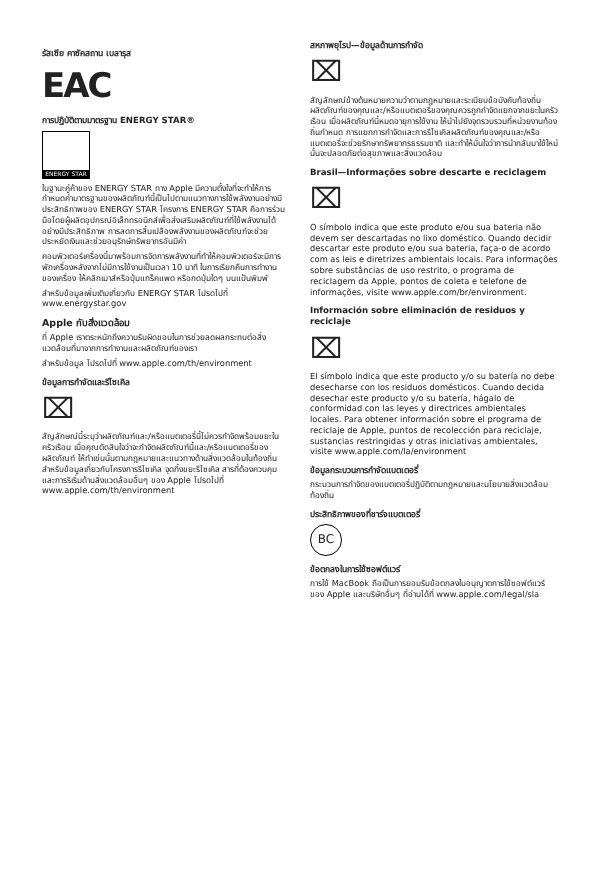รัสเซีย คาซัคสถาน เบลารุส
EAC
การปฏิบัติตามมาตรฐาน ENERGY STAR®
ENERGY STAR
ในฐานะคู่ค้าของ ENERGY STAR ทาง Apple มีความตั้งใจที่จะทำให้การกำหนดค่ามาตรฐานของผลิตภัณฑ์นี้เป็นไปตามแนวทางการใช้พลังงานอย่างมีประสิทธิภาพของ ENERGY STAR โครงการ ENERGY STAR คือการร่วมมือโดยผู้ผลิตอุปกรณ์อิเล็กทรอนิกส์เพื่อส่งเสริมผลิตภัณฑ์ที่ใช้พลังงานได้อย่างมีประสิทธิภาพ การลดการสิ้นเปลืองพลังงานของผลิตภัณฑ์จะช่วยประหยัดเงินและช่วยอนุรักษ์ทรัพยากรอันมีค่า
คอมพิวเตอร์เครื่องนี้มาพร้อมการจัดการพลังงานที่ทำให้คอมพิวเตอร์จะมีการพักเครื่องหลังจากไม่มีการใช้งานเป็นเวลา 10 นาที ในการเรียกคืนการทำงานของเครื่อง ให้คลิกเมาส์หรือปุ่มแทร็คแพด หรือกดปุ่มใดๆ บนแป้นพิมพ์
สำหรับข้อมูลเพิ่มเติมเกี่ยวกับ ENERGY STAR โปรดไปที่ www.energystar.gov
Apple กับสิ่งแวดล้อม
ที่ Apple เราตระหนักถึงความรับผิดชอบในการช่วยลดผลกระทบต่อสิ่งแวดล้อมที่มาจากการทำงานและผลิตภัณฑ์ของเรา
สำหรับข้อมูล โปรดไปที่ www.apple.com/th/environment
ข้อมูลการกำจัดและรีไซเคิล
⌧
สัญลักษณ์นี้ระบุว่าผลิตภัณฑ์และ/หรือแบตเตอรี่นี้ไม่ควรกำจัดพร้อมขยะในครัวเรือน เมื่อคุณตัดสินใจว่าจะกำจัดผลิตภัณฑ์นี้และ/หรือแบตเตอรี่ของผลิตภัณฑ์ ให้ทำเช่นนั้นตามกฎหมายและแนวทางด้านสิ่งแวดล้อมในท้องถิ่น สำหรับข้อมูลเกี่ยวกับโครงการรีไซเคิล จุดทิ้งขยะรีไซเคิล สารที่ต้องควบคุม และการริเริ่มด้านสิ่งแวดล้อมอื่นๆ ของ Apple โปรดไปที่ www.apple.com/th/environment
สหภาพยุโรป—ข้อมูลด้านการกำจัด
⌧
สัญลักษณ์ข้างต้นหมายความว่าตามกฎหมายและระเบียบข้อบังคับท้องถิ่น ผลิตภัณฑ์ของคุณและ/หรือแบตเตอรี่ของคุณควรถูกกำจัดแยกจากขยะในครัวเรือน เมื่อผลิตภัณฑ์นี้หมดอายุการใช้งาน ให้นำไปยังจุดรวบรวมที่หน่วยงานท้องถิ่นกำหนด การแยกการกำจัดและการรีไซเคิลผลิตภัณฑ์ของคุณและ/หรือแบตเตอรี่จะช่วยรักษาทรัพยากรธรรมชาติ และทำให้มั่นใจว่าการนำกลับมาใช้ใหม่นั้นจะปลอดภัยต่อสุขภาพและสิ่งแวดล้อม
Brasil—Informações sobre descarte e reciclagem
⌧
O símbolo indica que este produto e/ou sua bateria não devem ser descartadas no lixo doméstico. Quando decidir descartar este produto e/ou sua bateria, faça-o de acordo com as leis e diretrizes ambientais locais. Para informações sobre substâncias de uso restrito, o programa de reciclagem da Apple, pontos de coleta e telefone de informações, visite www.apple.com/br/environment.
Información sobre eliminación de residuos y reciclaje
⌧
El símbolo indica que este producto y/o su batería no debe desecharse con los residuos domésticos. Cuando decida desechar este producto y/o su batería, hágalo de conformidad con las leyes y directrices ambientales locales. Para obtener información sobre el programa de reciclaje de Apple, puntos de recolección para reciclaje, sustancias restringidas y otras iniciativas ambientales, visite www.apple.com/la/environment
ข้อมูลกระบวนการกำจัดแบตเตอรี่
กระบวนการกำจัดของแบตเตอรี่ปฏิบัติตามกฎหมายและนโยบายสิ่งแวดล้อมท้องถิ่น
ประสิทธิภาพของที่ชาร์จแบตเตอรี่
BC
ข้อตกลงในการใช้ซอฟต์แวร์
การใช้ MacBook ถือเป็นการยอมรับข้อตกลงใบอนุญาตการใช้ซอฟต์แวร์ของ Apple และบริษัทอื่นๆ ที่อ่านได้ที่ www.apple.com/legal/sla